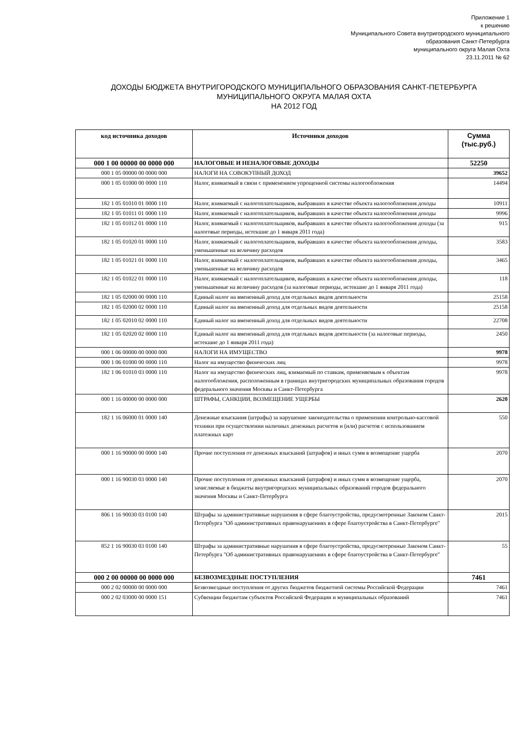Приложение 1
к решению
Муниципального Совета внутригородского муниципального
образования Санкт-Петербурга
муниципального округа Малая Охта
23.11.2011 № 62
ДОХОДЫ БЮДЖЕТА ВНУТРИГОРОДСКОГО МУНИЦИПАЛЬНОГО ОБРАЗОВАНИЯ САНКТ-ПЕТЕРБУРГА
МУНИЦИПАЛЬНОГО ОКРУГА МАЛАЯ ОХТА
НА 2012 ГОД
| код источника доходов | Источники доходов | Сумма (тыс.руб.) |
| --- | --- | --- |
| 000 1 00 00000 00 0000 000 | НАЛОГОВЫЕ И НЕНАЛОГОВЫЕ ДОХОДЫ | 52250 |
| 000 1 05 00000 00 0000 000 | НАЛОГИ НА СОВОКУПНЫЙ ДОХОД | 39652 |
| 000 1 05 01000 00 0000 110 | Налог, взимаемый в связи с применением упрощенной системы налогообложения | 14494 |
| 182 1 05 01010 01 0000 110 | Налог, взимаемый с налогоплательщиков, выбравших в качестве объекта налогообложения доходы | 10911 |
| 182 1 05 01011 01 0000 110 | Налог, взимаемый с налогоплательщиков, выбравших в качестве объекта налогообложения доходы | 9996 |
| 182 1 05 01012 01 0000 110 | Налог, взимаемый с налогоплательщиков, выбравших в качестве объекта налогообложения доходы (за налоговые периоды, истекшие до 1 января 2011 года) | 915 |
| 182 1 05 01020 01 0000 110 | Налог, взимаемый с налогоплательщиков, выбравших в качестве объекта налогообложения доходы, уменьшенные на величину расходов | 3583 |
| 182 1 05 01021 01 0000 110 | Налог, взимаемый с налогоплательщиков, выбравших в качестве объекта налогообложения доходы, уменьшенные на величину расходов | 3465 |
| 182 1 05 01022 01 0000 110 | Налог, взимаемый с налогоплательщиков, выбравших в качестве объекта налогообложения доходы, уменьшенные на величину расходов (за налоговые периоды, истекшие до 1 января 2011 года) | 118 |
| 182 1 05 02000 00 0000 110 | Единый налог на вмененный доход для отдельных видов деятельности | 25158 |
| 182 1 05 02000 02 0000 110 | Единый налог на вмененный доход для отдельных видов деятельности | 25158 |
| 182 1 05 02010 02 0000 110 | Единый налог на вмененный доход для отдельных видов деятельности | 22708 |
| 182 1 05 02020 02 0000 110 | Единый налог на вмененный доход для отдельных видов деятельности (за налоговые периоды, истекшие до 1 января 2011 года) | 2450 |
| 000 1 06 00000 00 0000 000 | НАЛОГИ НА ИМУЩЕСТВО | 9978 |
| 000 1 06 01000 00 0000 110 | Налог на имущество физических лиц | 9978 |
| 182 1 06 01010 03 0000 110 | Налог на имущество физических лиц, взимаемый по ставкам, применяемым к объектам налогообложения, расположенным в границах внутригородских муниципальных образования городов федерального значения Москвы и Санкт-Петербурга | 9978 |
| 000 1 16 00000 00 0000 000 | ШТРАФЫ, САНКЦИИ, ВОЗМЕЩЕНИЕ УЩЕРБЫ | 2620 |
| 182 1 16 06000 01 0000 140 | Денежные взыскания (штрафы) за нарушение законодательства о применении контрольно-кассовой техники при осуществлении наличных денежных расчетов и (или) расчетов с использованием платежных карт | 550 |
| 000 1 16 90000 00 0000 140 | Прочие поступления от денежных взысканий (штрафов) и иных сумм в возмещение ущерба | 2070 |
| 000 1 16 90030 03 0000 140 | Прочие поступления от денежных взысканий (штрафов) и иных сумм в возмещение ущерба, зачисляемые в бюджеты внутригородских муниципальных образований городов федерального значения Москвы и Санкт-Петербурга | 2070 |
| 806 1 16 90030 03 0100 140 | Штрафы за административные нарушения в сфере благоустройства, предусмотренные Законом Санкт-Петербурга "Об административных правонарушениях в сфере благоустройства в Санкт-Петербурге" | 2015 |
| 852 1 16 90030 03 0100 140 | Штрафы за административные нарушения в сфере благоустройства, предусмотренные Законом Санкт-Петербурга "Об административных правонарушениях в сфере благоустройства в Санкт-Петербурге" | 55 |
| 000 2 00 00000 00 0000 000 | БЕЗВОЗМЕЗДНЫЕ ПОСТУПЛЕНИЯ | 7461 |
| 000 2 02 00000 00 0000 000 | Безвозмездные поступления от других бюджетов бюджетной системы Российской Федерации | 7461 |
| 000 2 02 03000 00 0000 151 | Субвенции бюджетам субъектов Российской Федерации и муниципальных образований | 7461 |